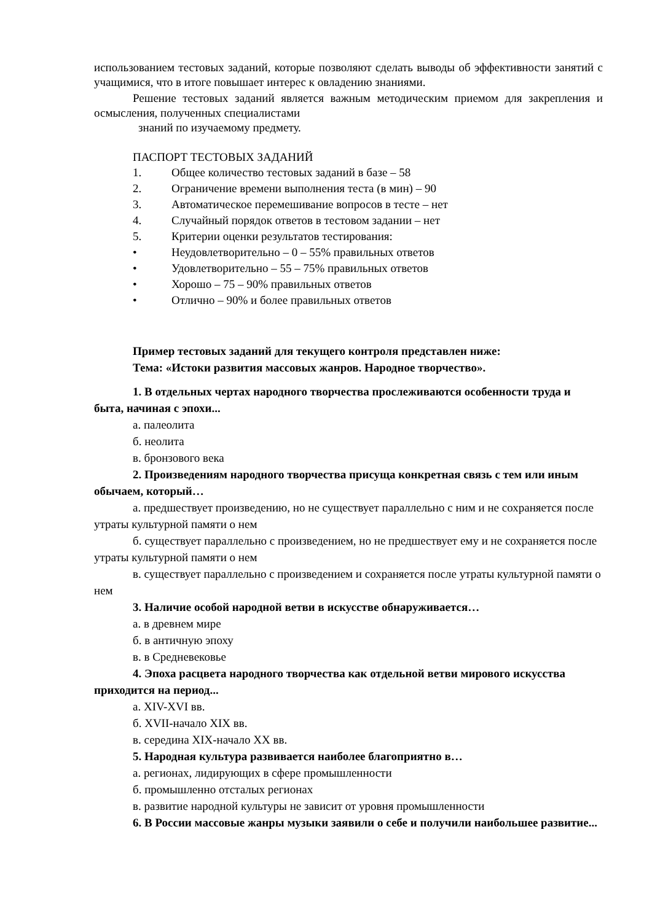использованием тестовых заданий, которые позволяют сделать выводы об эффективности занятий с учащимися, что в итоге повышает интерес к овладению знаниями.
Решение тестовых заданий является важным методическим приемом для закрепления и осмысления, полученных специалистами
знаний по изучаемому предмету.
ПАСПОРТ ТЕСТОВЫХ ЗАДАНИЙ
1. Общее количество тестовых заданий в базе – 58
2. Ограничение времени выполнения теста (в мин) – 90
3. Автоматическое перемешивание вопросов в тесте – нет
4. Случайный порядок ответов в тестовом задании – нет
5. Критерии оценки результатов тестирования:
• Неудовлетворительно – 0 – 55% правильных ответов
• Удовлетворительно – 55 – 75% правильных ответов
• Хорошо – 75 – 90% правильных ответов
• Отлично – 90% и более правильных ответов
Пример тестовых заданий для текущего контроля представлен ниже:
Тема: «Истоки развития массовых жанров. Народное творчество».
1. В отдельных чертах народного творчества прослеживаются особенности труда и быта, начиная с эпохи...
а. палеолита
б. неолита
в. бронзового века
2. Произведениям народного творчества присуща конкретная связь с тем или иным обычаем, который…
а. предшествует произведению, но не существует параллельно с ним и не сохраняется после утраты культурной памяти о нем
б. существует параллельно с произведением, но не предшествует ему и не сохраняется после утраты культурной памяти о нем
в. существует параллельно с произведением и сохраняется после утраты культурной памяти о нем
3. Наличие особой народной ветви в искусстве обнаруживается…
а. в древнем мире
б. в античную эпоху
в. в Средневековье
4. Эпоха расцвета народного творчества как отдельной ветви мирового искусства приходится на период...
а. XIV-XVI вв.
б. XVII-начало XIX вв.
в. середина XIX-начало XX вв.
5. Народная культура развивается наиболее благоприятно в…
а. регионах, лидирующих в сфере промышленности
б. промышленно отсталых регионах
в. развитие народной культуры не зависит от уровня промышленности
6. В России массовые жанры музыки заявили о себе и получили наибольшее развитие...